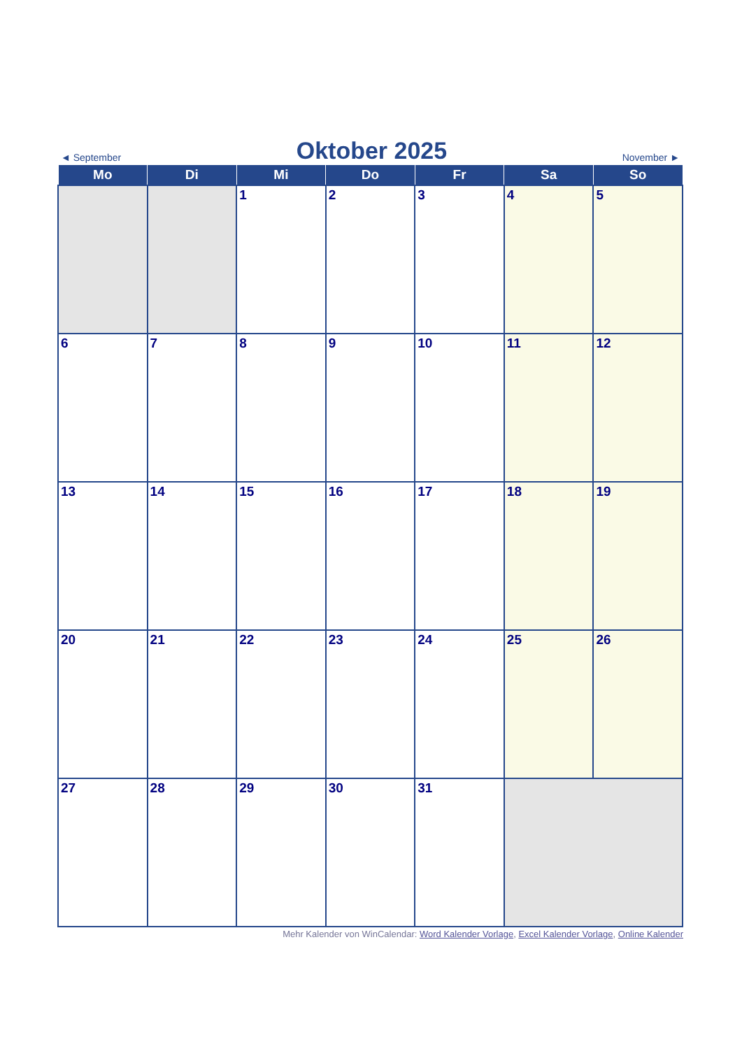◄ September
Oktober 2025
November ►
| Mo | Di | Mi | Do | Fr | Sa | So |
| --- | --- | --- | --- | --- | --- | --- |
| | | 1 | 2 | 3 | 4 | 5 |
| 6 | 7 | 8 | 9 | 10 | 11 | 12 |
| 13 | 14 | 15 | 16 | 17 | 18 | 19 |
| 20 | 21 | 22 | 23 | 24 | 25 | 26 |
| 27 | 28 | 29 | 30 | 31 | | |
Mehr Kalender von WinCalendar: Word Kalender Vorlage, Excel Kalender Vorlage, Online Kalender